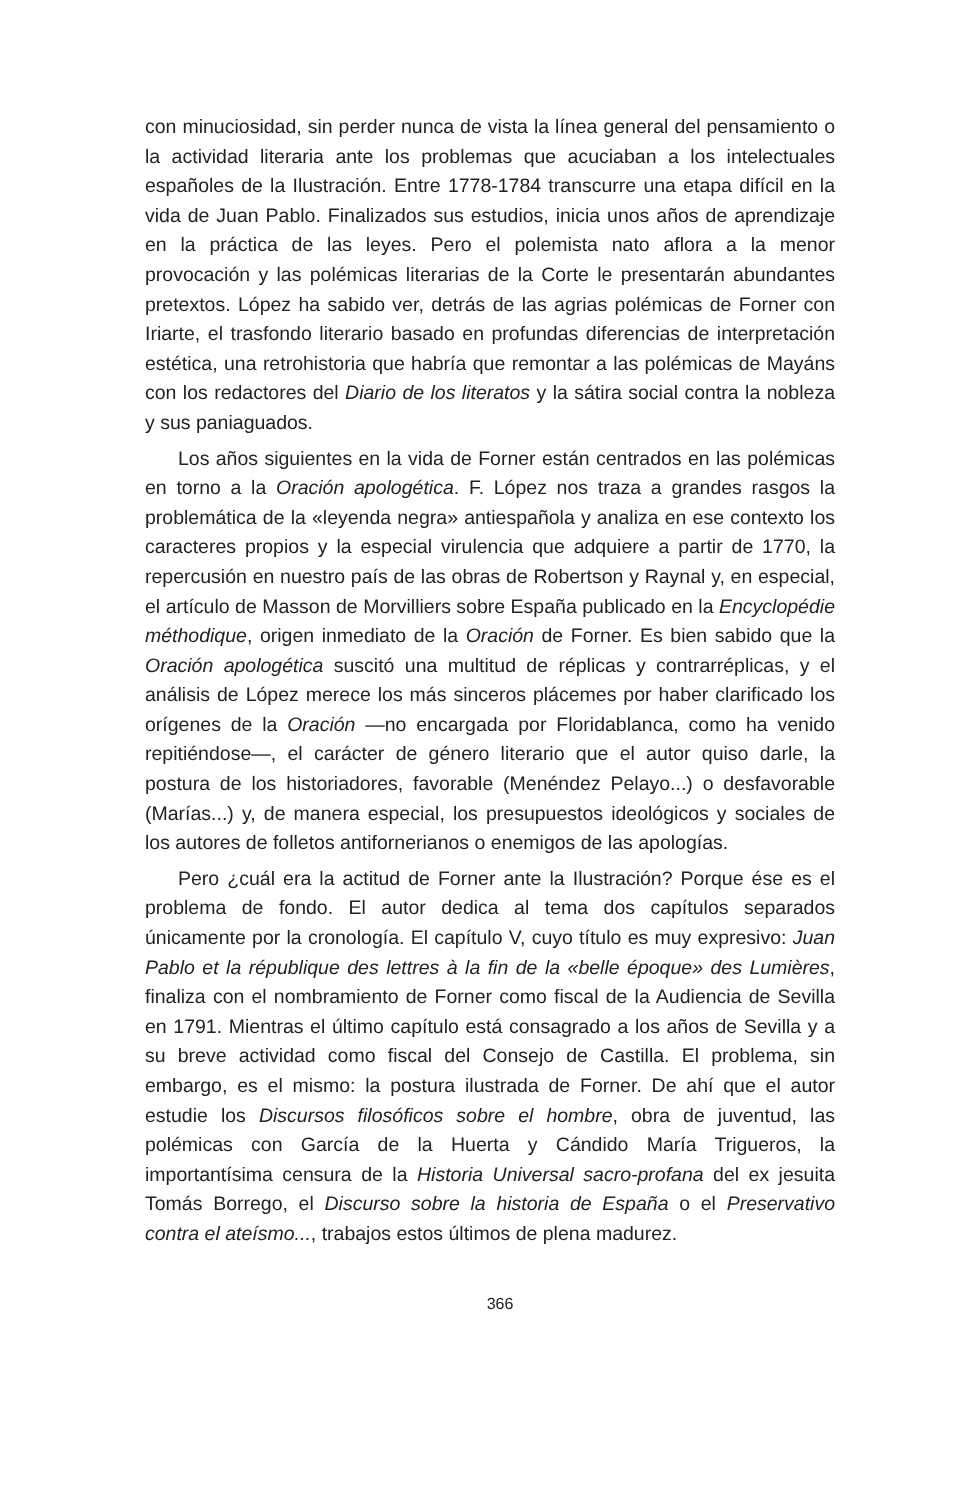con minuciosidad, sin perder nunca de vista la línea general del pensamiento o la actividad literaria ante los problemas que acuciaban a los intelectuales españoles de la Ilustración. Entre 1778-1784 transcurre una etapa difícil en la vida de Juan Pablo. Finalizados sus estudios, inicia unos años de aprendizaje en la práctica de las leyes. Pero el polemista nato aflora a la menor provocación y las polémicas literarias de la Corte le presentarán abundantes pretextos. López ha sabido ver, detrás de las agrias polémicas de Forner con Iriarte, el trasfondo literario basado en profundas diferencias de interpretación estética, una retrohistoria que habría que remontar a las polémicas de Mayáns con los redactores del Diario de los literatos y la sátira social contra la nobleza y sus paniaguados.
Los años siguientes en la vida de Forner están centrados en las polémicas en torno a la Oración apologética. F. López nos traza a grandes rasgos la problemática de la «leyenda negra» antiespañola y analiza en ese contexto los caracteres propios y la especial virulencia que adquiere a partir de 1770, la repercusión en nuestro país de las obras de Robertson y Raynal y, en especial, el artículo de Masson de Morvilliers sobre España publicado en la Encyclopédie méthodique, origen inmediato de la Oración de Forner. Es bien sabido que la Oración apologética suscitó una multitud de réplicas y contrarréplicas, y el análisis de López merece los más sinceros plácemes por haber clarificado los orígenes de la Oración —no encargada por Floridablanca, como ha venido repitiéndose—, el carácter de género literario que el autor quiso darle, la postura de los historiadores, favorable (Menéndez Pelayo...) o desfavorable (Marías...) y, de manera especial, los presupuestos ideológicos y sociales de los autores de folletos antifornerianos o enemigos de las apologías.
Pero ¿cuál era la actitud de Forner ante la Ilustración? Porque ése es el problema de fondo. El autor dedica al tema dos capítulos separados únicamente por la cronología. El capítulo V, cuyo título es muy expresivo: Juan Pablo et la république des lettres à la fin de la «belle époque» des Lumières, finaliza con el nombramiento de Forner como fiscal de la Audiencia de Sevilla en 1791. Mientras el último capítulo está consagrado a los años de Sevilla y a su breve actividad como fiscal del Consejo de Castilla. El problema, sin embargo, es el mismo: la postura ilustrada de Forner. De ahí que el autor estudie los Discursos filosóficos sobre el hombre, obra de juventud, las polémicas con García de la Huerta y Cándido María Trigueros, la importantísima censura de la Historia Universal sacro-profana del ex jesuita Tomás Borrego, el Discurso sobre la historia de España o el Preservativo contra el ateísmo..., trabajos estos últimos de plena madurez.
366